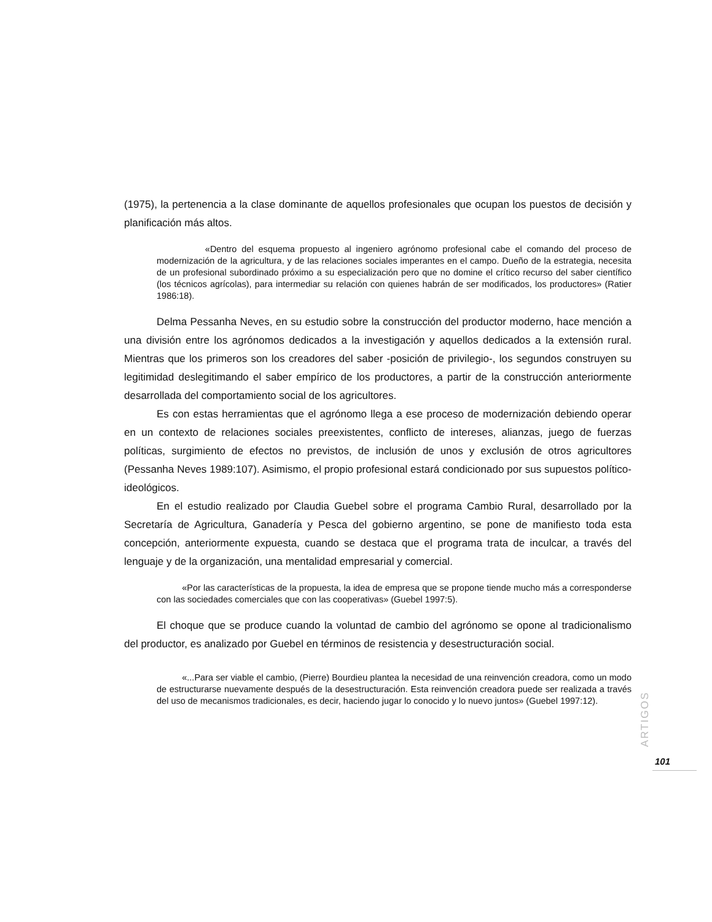(1975), la pertenencia a la clase dominante de aquellos profesionales que ocupan los puestos de decisión y planificación más altos.
«Dentro del esquema propuesto al ingeniero agrónomo profesional cabe el comando del proceso de modernización de la agricultura, y de las relaciones sociales imperantes en el campo. Dueño de la estrategia, necesita de un profesional subordinado próximo a su especialización pero que no domine el crítico recurso del saber científico (los técnicos agrícolas), para intermediar su relación con quienes habrán de ser modificados, los productores» (Ratier 1986:18).
Delma Pessanha Neves, en su estudio sobre la construcción del productor moderno, hace mención a una división entre los agrónomos dedicados a la investigación y aquellos dedicados a la extensión rural. Mientras que los primeros son los creadores del saber -posición de privilegio-, los segundos construyen su legitimidad deslegitimando el saber empírico de los productores, a partir de la construcción anteriormente desarrollada del comportamiento social de los agricultores.
Es con estas herramientas que el agrónomo llega a ese proceso de modernización debiendo operar en un contexto de relaciones sociales preexistentes, conflicto de intereses, alianzas, juego de fuerzas políticas, surgimiento de efectos no previstos, de inclusión de unos y exclusión de otros agricultores (Pessanha Neves 1989:107). Asimismo, el propio profesional estará condicionado por sus supuestos político-ideológicos.
En el estudio realizado por Claudia Guebel sobre el programa Cambio Rural, desarrollado por la Secretaría de Agricultura, Ganadería y Pesca del gobierno argentino, se pone de manifiesto toda esta concepción, anteriormente expuesta, cuando se destaca que el programa trata de inculcar, a través del lenguaje y de la organización, una mentalidad empresarial y comercial.
«Por las características de la propuesta, la idea de empresa que se propone tiende mucho más a corresponderse con las sociedades comerciales que con las cooperativas» (Guebel 1997:5).
El choque que se produce cuando la voluntad de cambio del agrónomo se opone al tradicionalismo del productor, es analizado por Guebel en términos de resistencia y desestructuración social.
«...Para ser viable el cambio, (Pierre) Bourdieu plantea la necesidad de una reinvención creadora, como un modo de estructurarse nuevamente después de la desestructuración. Esta reinvención creadora puede ser realizada a través del uso de mecanismos tradicionales, es decir, haciendo jugar lo conocido y lo nuevo juntos» (Guebel 1997:12).
ARTIGOS
101